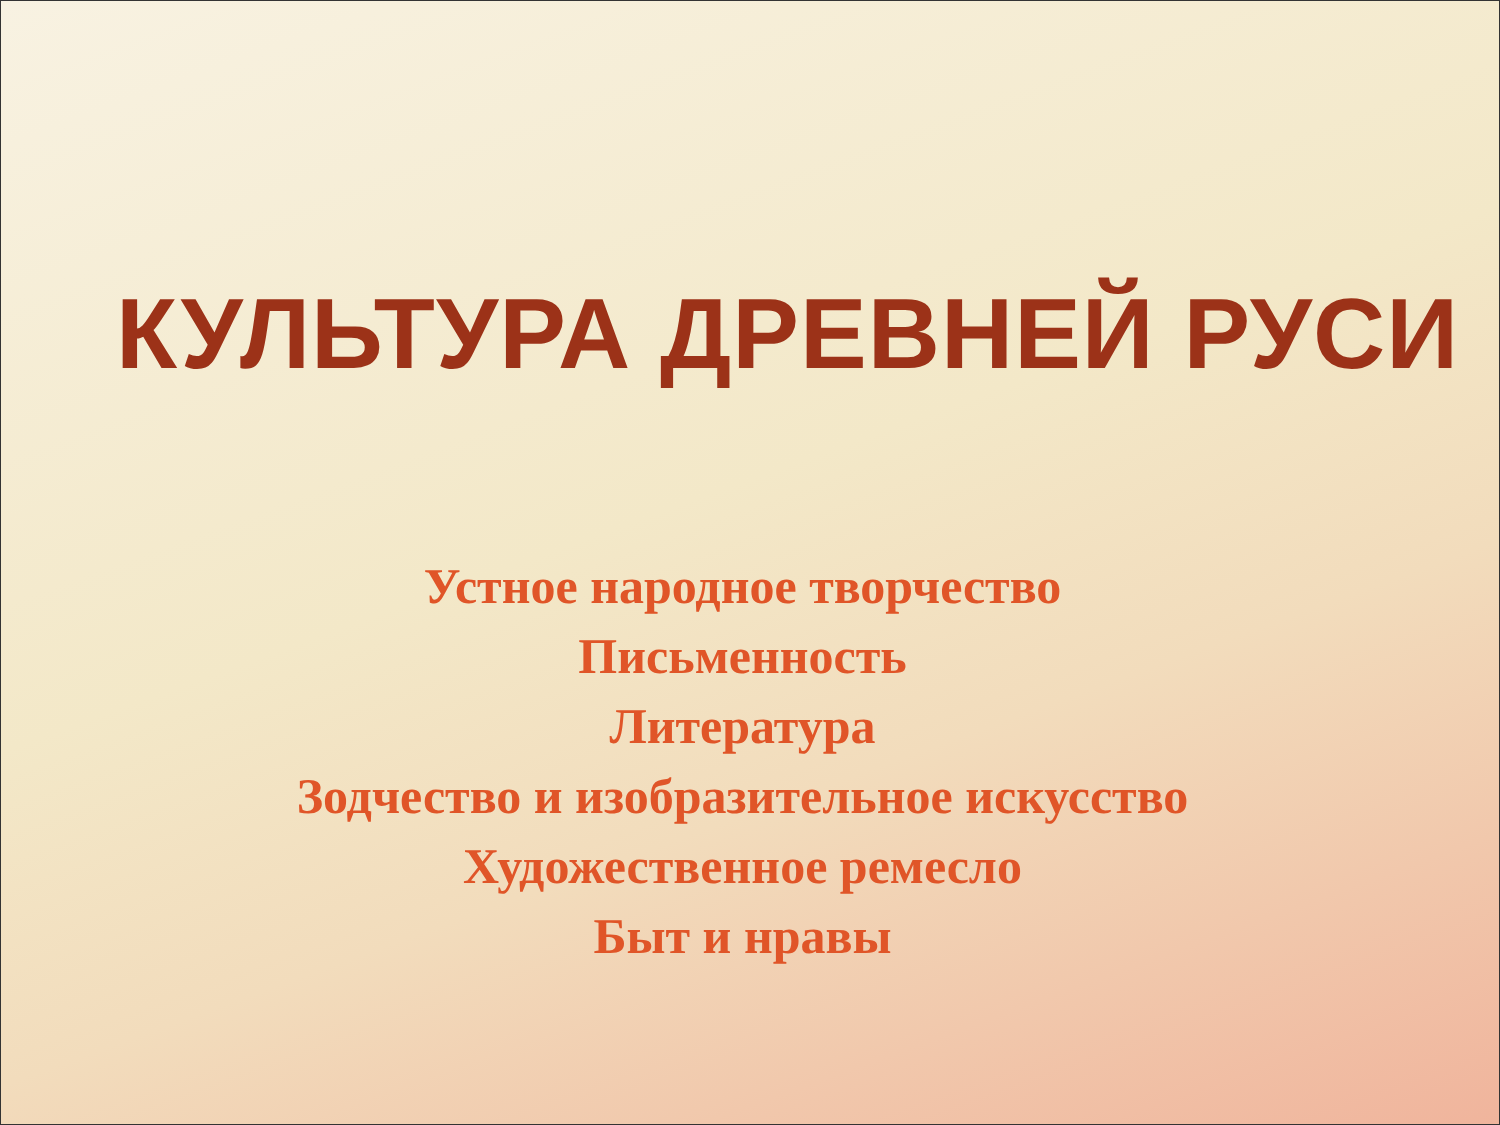КУЛЬТУРА ДРЕВНЕЙ РУСИ
Устное народное творчество
Письменность
Литература
Зодчество и изобразительное искусство
Художественное ремесло
Быт и нравы